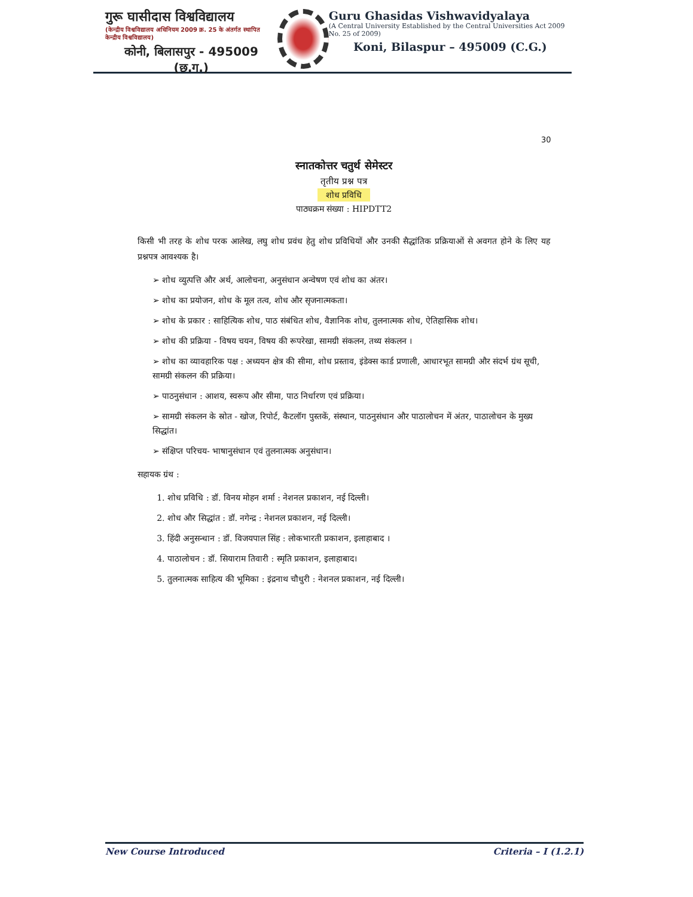गुरू घासीदास विश्वविद्यालय
(केन्द्रीय विश्वविद्यालय अधिनियम 2009 क्र. 25 के अंतर्गत स्थापित केन्द्रीय विश्वविद्यालय)
कोनी, बिलासपुर - 495009 (छ.ग.)
Guru Ghasidas Vishwavidyalaya
(A Central University Established by the Central Universities Act 2009 No. 25 of 2009)
Koni, Bilaspur – 495009 (C.G.)
30
स्नातकोत्तर चतुर्थ सेमेस्टर
तृतीय प्रश्न पत्र
शोध प्रविधि
पाठ्यक्रम संख्या : HIPDTT2
किसी भी तरह के शोध परक आलेख, लघु शोध प्रवंध हेतु शोध प्रविधियों और उनकी सैद्धांतिक प्रक्रियाओं से अवगत होने के लिए यह प्रश्नपत्र आवश्यक है।
➢ शोध व्युत्पत्ति और अर्थ, आलोचना, अनुसंधान अन्वेषण एवं शोध का अंतर।
➢ शोध का प्रयोजन, शोध के मूल तत्व, शोध और सृजनात्मकता।
➢ शोध के प्रकार : साहित्यिक शोध, पाठ संबंधित शोध, वैज्ञानिक शोध, तुलनात्मक शोध, ऐतिहासिक शोध।
➢ शोध की प्रक्रिया - विषय चयन, विषय की रूपरेखा, सामग्री संकलन, तथ्य संकलन ।
➢ शोध का व्यावहारिक पक्ष : अध्ययन क्षेत्र की सीमा, शोध प्रस्ताव, इंडेक्स कार्ड प्रणाली, आधारभूत सामग्री और संदर्भ ग्रंथ सूची, सामग्री संकलन की प्रक्रिया।
➢ पाठनुसंधान : आशय, स्वरूप और सीमा, पाठ निर्धारण एवं प्रक्रिया।
➢ सामग्री संकलन के स्रोत - खोज, रिपोर्ट, कैटलॉग पुस्तकें, संस्थान, पाठनुसंधान और पाठालोचन में अंतर, पाठालोचन के मुख्य सिद्धांत।
➢ संक्षिप्त परिचय- भाषानुसंधान एवं तुलनात्मक अनुसंधान।
सहायक ग्रंथ :
1. शोध प्रविधि : डॉ. विनय मोहन शर्मा : नेशनल प्रकाशन, नई दिल्ली।
2. शोध और सिद्धांत : डॉ. नगेन्द्र : नेशनल प्रकाशन, नई दिल्ली।
3. हिंदी अनुसन्धान : डॉ. विजयपाल सिंह : लोकभारती प्रकाशन, इलाहाबाद ।
4. पाठालोचन : डॉ. सियाराम तिवारी : स्मृति प्रकाशन, इलाहाबाद।
5. तुलनात्मक साहित्य की भूमिका : इंद्रनाथ चौधुरी : नेशनल प्रकाशन, नई दिल्ली।
New Course Introduced Criteria – I (1.2.1)